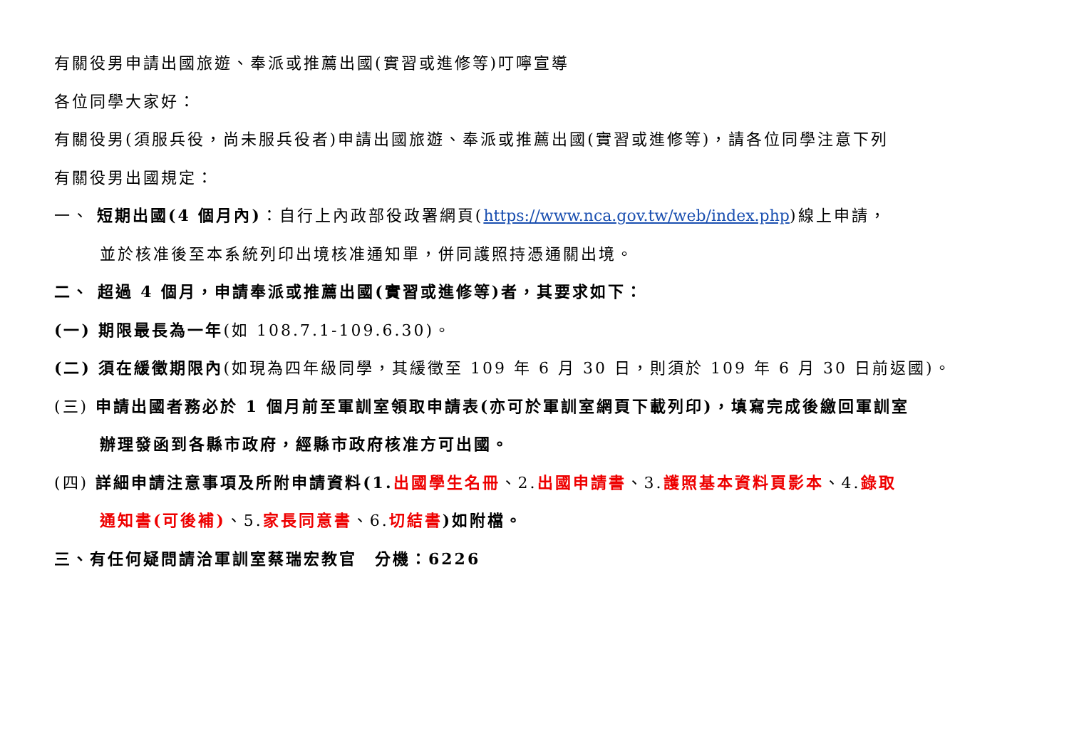有關役男申請出國旅遊、奉派或推薦出國(實習或進修等)叮嚀宣導
各位同學大家好：
有關役男(須服兵役，尚未服兵役者)申請出國旅遊、奉派或推薦出國(實習或進修等)，請各位同學注意下列
有關役男出國規定：
一、 短期出國(4 個月內)：自行上內政部役政署網頁(https://www.nca.gov.tw/web/index.php)線上申請，
並於核准後至本系統列印出境核准通知單，併同護照持憑通關出境。
二、 超過 4 個月，申請奉派或推薦出國(實習或進修等)者，其要求如下：
(一) 期限最長為一年(如 108.7.1-109.6.30)。
(二) 須在緩徵期限內(如現為四年級同學，其緩徵至 109 年 6 月 30 日，則須於 109 年 6 月 30 日前返國)。
(三) 申請出國者務必於 1 個月前至軍訓室領取申請表(亦可於軍訓室網頁下載列印)，填寫完成後繳回軍訓室
辦理發函到各縣市政府，經縣市政府核准方可出國。
(四) 詳細申請注意事項及所附申請資料(1. 出國學生名冊、2.出國申請書、3.護照基本資料頁影本、4.錄取
通知書(可後補)、5.家長同意書、6.切結書)如附檔。
三、有任何疑問請洽軍訓室蔡瑞宏教官　分機：6226